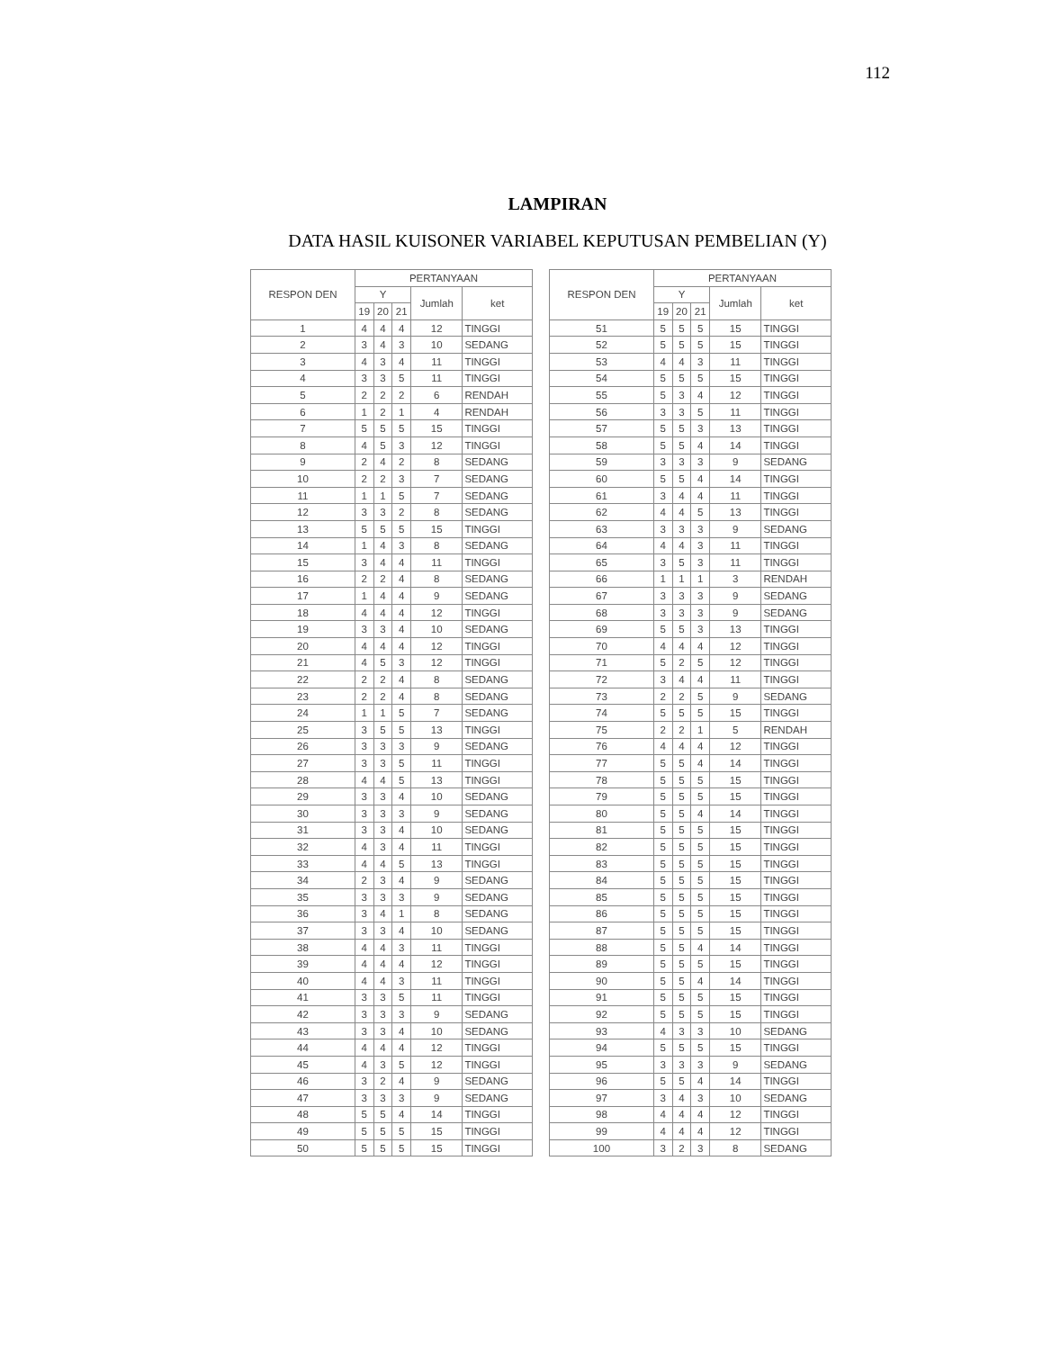112
LAMPIRAN
DATA HASIL KUISONER VARIABEL KEPUTUSAN PEMBELIAN (Y)
| RESPON DEN | PERTANYAAN | | | | |
| --- | --- | --- | --- | --- | --- |
| | Y | | | Jumlah | ket |
| | 19 | 20 | 21 | | |
| 1 | 4 | 4 | 4 | 12 | TINGGI |
| 2 | 3 | 4 | 3 | 10 | SEDANG |
| 3 | 4 | 3 | 4 | 11 | TINGGI |
| 4 | 3 | 3 | 5 | 11 | TINGGI |
| 5 | 2 | 2 | 2 | 6 | RENDAH |
| 6 | 1 | 2 | 1 | 4 | RENDAH |
| 7 | 5 | 5 | 5 | 15 | TINGGI |
| 8 | 4 | 5 | 3 | 12 | TINGGI |
| 9 | 2 | 4 | 2 | 8 | SEDANG |
| 10 | 2 | 2 | 3 | 7 | SEDANG |
| 11 | 1 | 1 | 5 | 7 | SEDANG |
| 12 | 3 | 3 | 2 | 8 | SEDANG |
| 13 | 5 | 5 | 5 | 15 | TINGGI |
| 14 | 1 | 4 | 3 | 8 | SEDANG |
| 15 | 3 | 4 | 4 | 11 | TINGGI |
| 16 | 2 | 2 | 4 | 8 | SEDANG |
| 17 | 1 | 4 | 4 | 9 | SEDANG |
| 18 | 4 | 4 | 4 | 12 | TINGGI |
| 19 | 3 | 3 | 4 | 10 | SEDANG |
| 20 | 4 | 4 | 4 | 12 | TINGGI |
| 21 | 4 | 5 | 3 | 12 | TINGGI |
| 22 | 2 | 2 | 4 | 8 | SEDANG |
| 23 | 2 | 2 | 4 | 8 | SEDANG |
| 24 | 1 | 1 | 5 | 7 | SEDANG |
| 25 | 3 | 5 | 5 | 13 | TINGGI |
| 26 | 3 | 3 | 3 | 9 | SEDANG |
| 27 | 3 | 3 | 5 | 11 | TINGGI |
| 28 | 4 | 4 | 5 | 13 | TINGGI |
| 29 | 3 | 3 | 4 | 10 | SEDANG |
| 30 | 3 | 3 | 3 | 9 | SEDANG |
| 31 | 3 | 3 | 4 | 10 | SEDANG |
| 32 | 4 | 3 | 4 | 11 | TINGGI |
| 33 | 4 | 4 | 5 | 13 | TINGGI |
| 34 | 2 | 3 | 4 | 9 | SEDANG |
| 35 | 3 | 3 | 3 | 9 | SEDANG |
| 36 | 3 | 4 | 1 | 8 | SEDANG |
| 37 | 3 | 3 | 4 | 10 | SEDANG |
| 38 | 4 | 4 | 3 | 11 | TINGGI |
| 39 | 4 | 4 | 4 | 12 | TINGGI |
| 40 | 4 | 4 | 3 | 11 | TINGGI |
| 41 | 3 | 3 | 5 | 11 | TINGGI |
| 42 | 3 | 3 | 3 | 9 | SEDANG |
| 43 | 3 | 3 | 4 | 10 | SEDANG |
| 44 | 4 | 4 | 4 | 12 | TINGGI |
| 45 | 4 | 3 | 5 | 12 | TINGGI |
| 46 | 3 | 2 | 4 | 9 | SEDANG |
| 47 | 3 | 3 | 3 | 9 | SEDANG |
| 48 | 5 | 5 | 4 | 14 | TINGGI |
| 49 | 5 | 5 | 5 | 15 | TINGGI |
| 50 | 5 | 5 | 5 | 15 | TINGGI |
| RESPON DEN | PERTANYAAN | | | | |
| --- | --- | --- | --- | --- | --- |
| | Y | | | Jumlah | ket |
| | 19 | 20 | 21 | | |
| 51 | 5 | 5 | 5 | 15 | TINGGI |
| 52 | 5 | 5 | 5 | 15 | TINGGI |
| 53 | 4 | 4 | 3 | 11 | TINGGI |
| 54 | 5 | 5 | 5 | 15 | TINGGI |
| 55 | 5 | 3 | 4 | 12 | TINGGI |
| 56 | 3 | 3 | 5 | 11 | TINGGI |
| 57 | 5 | 5 | 3 | 13 | TINGGI |
| 58 | 5 | 5 | 4 | 14 | TINGGI |
| 59 | 3 | 3 | 3 | 9 | SEDANG |
| 60 | 5 | 5 | 4 | 14 | TINGGI |
| 61 | 3 | 4 | 4 | 11 | TINGGI |
| 62 | 4 | 4 | 5 | 13 | TINGGI |
| 63 | 3 | 3 | 3 | 9 | SEDANG |
| 64 | 4 | 4 | 3 | 11 | TINGGI |
| 65 | 3 | 5 | 3 | 11 | TINGGI |
| 66 | 1 | 1 | 1 | 3 | RENDAH |
| 67 | 3 | 3 | 3 | 9 | SEDANG |
| 68 | 3 | 3 | 3 | 9 | SEDANG |
| 69 | 5 | 5 | 3 | 13 | TINGGI |
| 70 | 4 | 4 | 4 | 12 | TINGGI |
| 71 | 5 | 2 | 5 | 12 | TINGGI |
| 72 | 3 | 4 | 4 | 11 | TINGGI |
| 73 | 2 | 2 | 5 | 9 | SEDANG |
| 74 | 5 | 5 | 5 | 15 | TINGGI |
| 75 | 2 | 2 | 1 | 5 | RENDAH |
| 76 | 4 | 4 | 4 | 12 | TINGGI |
| 77 | 5 | 5 | 4 | 14 | TINGGI |
| 78 | 5 | 5 | 5 | 15 | TINGGI |
| 79 | 5 | 5 | 5 | 15 | TINGGI |
| 80 | 5 | 5 | 4 | 14 | TINGGI |
| 81 | 5 | 5 | 5 | 15 | TINGGI |
| 82 | 5 | 5 | 5 | 15 | TINGGI |
| 83 | 5 | 5 | 5 | 15 | TINGGI |
| 84 | 5 | 5 | 5 | 15 | TINGGI |
| 85 | 5 | 5 | 5 | 15 | TINGGI |
| 86 | 5 | 5 | 5 | 15 | TINGGI |
| 87 | 5 | 5 | 5 | 15 | TINGGI |
| 88 | 5 | 5 | 4 | 14 | TINGGI |
| 89 | 5 | 5 | 5 | 15 | TINGGI |
| 90 | 5 | 5 | 4 | 14 | TINGGI |
| 91 | 5 | 5 | 5 | 15 | TINGGI |
| 92 | 5 | 5 | 5 | 15 | TINGGI |
| 93 | 4 | 3 | 3 | 10 | SEDANG |
| 94 | 5 | 5 | 5 | 15 | TINGGI |
| 95 | 3 | 3 | 3 | 9 | SEDANG |
| 96 | 5 | 5 | 4 | 14 | TINGGI |
| 97 | 3 | 4 | 3 | 10 | SEDANG |
| 98 | 4 | 4 | 4 | 12 | TINGGI |
| 99 | 4 | 4 | 4 | 12 | TINGGI |
| 100 | 3 | 2 | 3 | 8 | SEDANG |